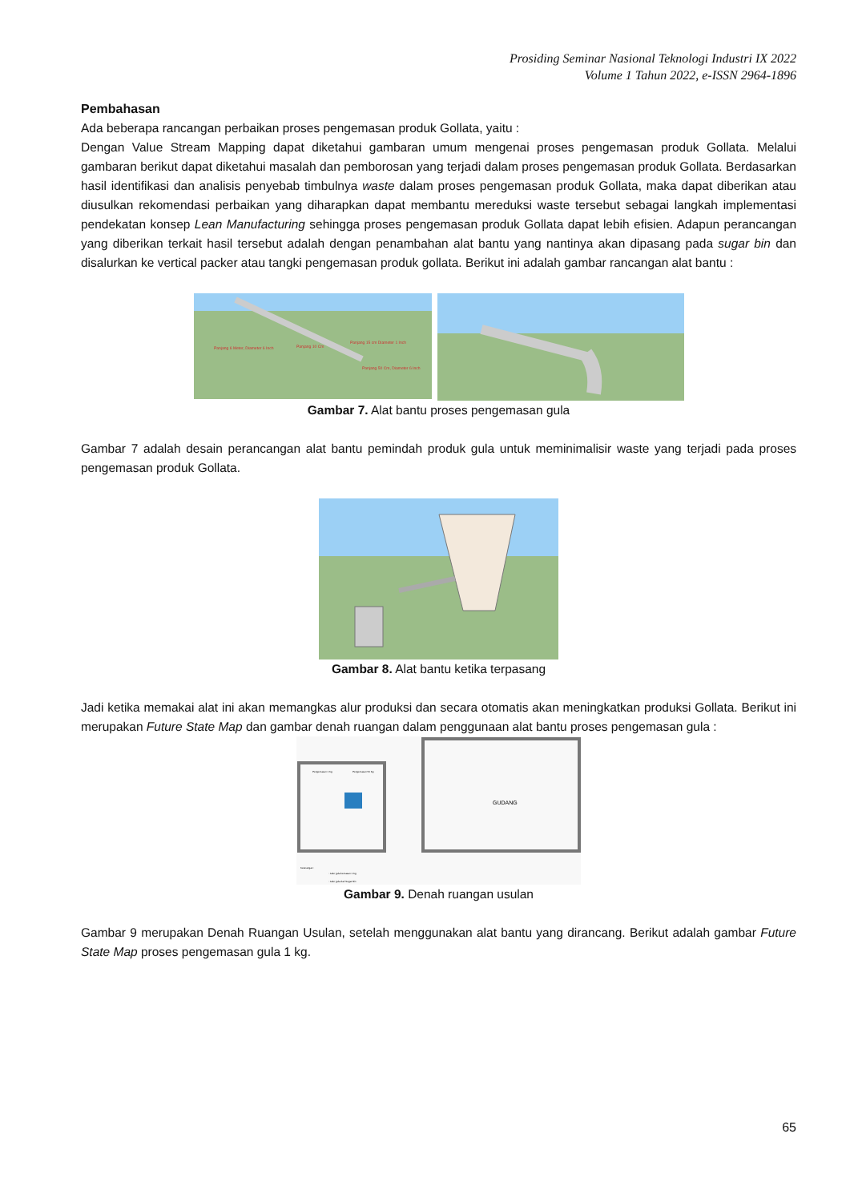Prosiding Seminar Nasional Teknologi Industri IX 2022
Volume 1 Tahun 2022, e-ISSN 2964-1896
Pembahasan
Ada beberapa rancangan perbaikan proses pengemasan produk Gollata, yaitu :
Dengan Value Stream Mapping dapat diketahui gambaran umum mengenai proses pengemasan produk Gollata. Melalui gambaran berikut dapat diketahui masalah dan pemborosan yang terjadi dalam proses pengemasan produk Gollata. Berdasarkan hasil identifikasi dan analisis penyebab timbulnya waste dalam proses pengemasan produk Gollata, maka dapat diberikan atau diusulkan rekomendasi perbaikan yang diharapkan dapat membantu mereduksi waste tersebut sebagai langkah implementasi pendekatan konsep Lean Manufacturing sehingga proses pengemasan produk Gollata dapat lebih efisien. Adapun perancangan yang diberikan terkait hasil tersebut adalah dengan penambahan alat bantu yang nantinya akan dipasang pada sugar bin dan disalurkan ke vertical packer atau tangki pengemasan produk gollata. Berikut ini adalah gambar rancangan alat bantu :
Panjang 6 Meter, Diameter 6 Inch
Panjang 10 Cm
Panjang 15 cm Diameter 1 Inch
Panjang 50 Cm, Diameter 6 Inch
Gambar 7. Alat bantu proses pengemasan gula
Gambar 7 adalah desain perancangan alat bantu pemindah produk gula untuk meminimalisir waste yang terjadi pada proses pengemasan produk Gollata.
Gambar 8. Alat bantu ketika terpasang
Jadi ketika memakai alat ini akan memangkas alur produksi dan secara otomatis akan meningkatkan produksi Gollata. Berikut ini merupakan Future State Map dan gambar denah ruangan dalam penggunaan alat bantu proses pengemasan gula :
GUDANG
Pengemasan 1 Kg
Pengemasan 50 Kg
Keterangan :
: Jalur gula kemasan 1 Kg
: Jalur gula dari Sugar Bin
Gambar 9. Denah ruangan usulan
Gambar 9 merupakan Denah Ruangan Usulan, setelah menggunakan alat bantu yang dirancang. Berikut adalah gambar Future State Map proses pengemasan gula 1 kg.
65